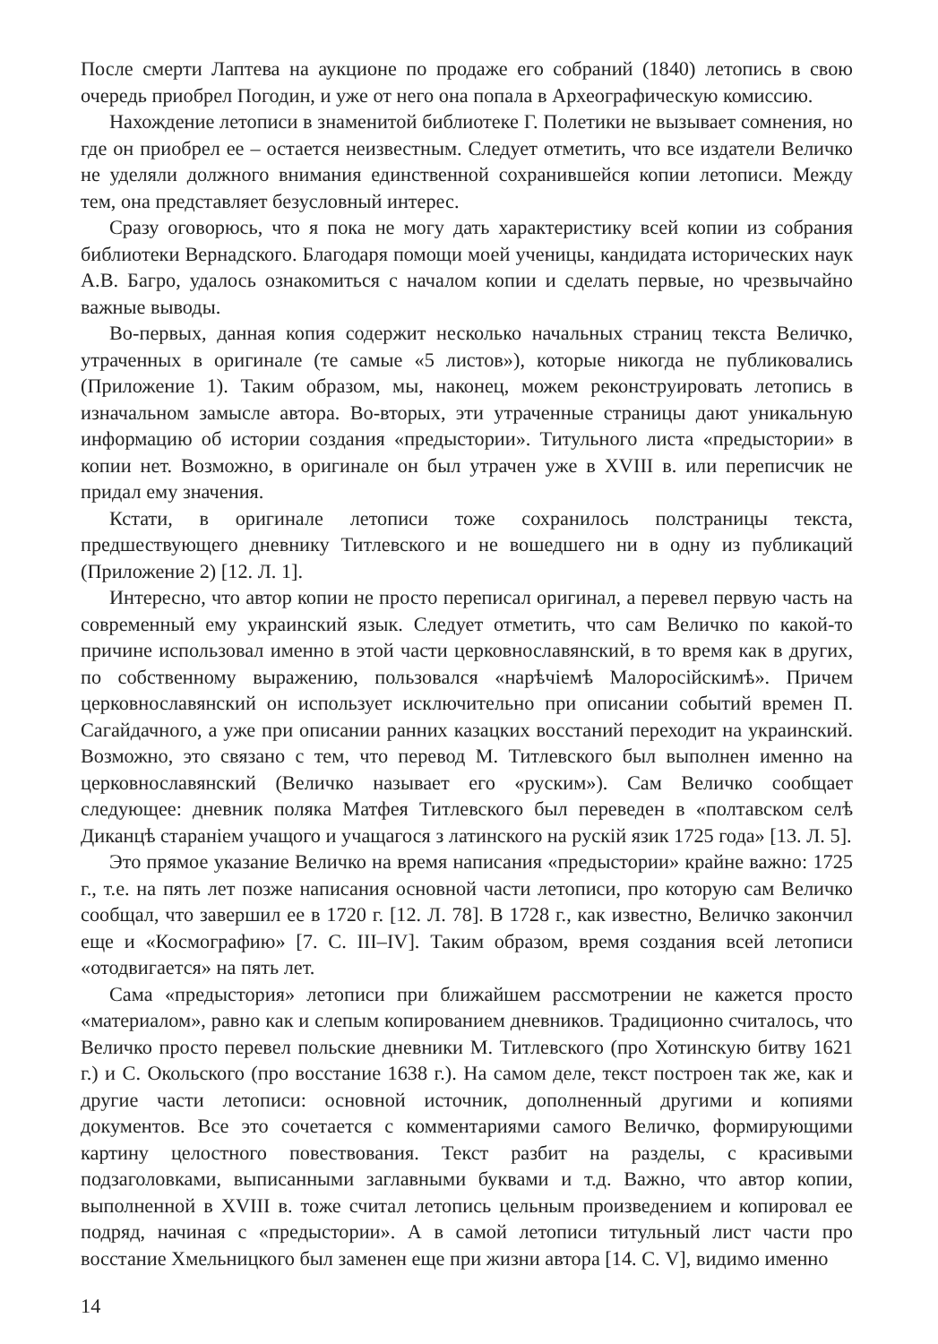После смерти Лаптева на аукционе по продаже его собраний (1840) летопись в свою очередь приобрел Погодин, и уже от него она попала в Археографическую комиссию.
Нахождение летописи в знаменитой библиотеке Г. Полетики не вызывает сомнения, но где он приобрел ее – остается неизвестным. Следует отметить, что все издатели Величко не уделяли должного внимания единственной сохранившейся копии летописи. Между тем, она представляет безусловный интерес.
Сразу оговорюсь, что я пока не могу дать характеристику всей копии из собрания библиотеки Вернадского. Благодаря помощи моей ученицы, кандидата исторических наук А.В. Багро, удалось ознакомиться с началом копии и сделать первые, но чрезвычайно важные выводы.
Во-первых, данная копия содержит несколько начальных страниц текста Величко, утраченных в оригинале (те самые «5 листов»), которые никогда не публиковались (Приложение 1). Таким образом, мы, наконец, можем реконструировать летопись в изначальном замысле автора. Во-вторых, эти утраченные страницы дают уникальную информацию об истории создания «предыстории». Титульного листа «предыстории» в копии нет. Возможно, в оригинале он был утрачен уже в XVIII в. или переписчик не придал ему значения.
Кстати, в оригинале летописи тоже сохранилось полстраницы текста, предшествующего дневнику Титлевского и не вошедшего ни в одну из публикаций (Приложение 2) [12. Л. 1].
Интересно, что автор копии не просто переписал оригинал, а перевел первую часть на современный ему украинский язык. Следует отметить, что сам Величко по какой-то причине использовал именно в этой части церковнославянский, в то время как в других, по собственному выражению, пользовался «нарѣчіемѣ Малоросійскимѣ». Причем церковнославянский он использует исключительно при описании событий времен П. Сагайдачного, а уже при описании ранних казацких восстаний переходит на украинский. Возможно, это связано с тем, что перевод М. Титлевского был выполнен именно на церковнославянский (Величко называет его «руским»). Сам Величко сообщает следующее: дневник поляка Матфея Титлевского был переведен в «полтавском селѣ Диканцѣ стараніем учащого и учащагося з латинского на рускій язик 1725 года» [13. Л. 5].
Это прямое указание Величко на время написания «предыстории» крайне важно: 1725 г., т.е. на пять лет позже написания основной части летописи, про которую сам Величко сообщал, что завершил ее в 1720 г. [12. Л. 78]. В 1728 г., как известно, Величко закончил еще и «Космографию» [7. С. III–IV]. Таким образом, время создания всей летописи «отодвигается» на пять лет.
Сама «предыстория» летописи при ближайшем рассмотрении не кажется просто «материалом», равно как и слепым копированием дневников. Традиционно считалось, что Величко просто перевел польские дневники М. Титлевского (про Хотинскую битву 1621 г.) и С. Окольского (про восстание 1638 г.). На самом деле, текст построен так же, как и другие части летописи: основной источник, дополненный другими и копиями документов. Все это сочетается с комментариями самого Величко, формирующими картину целостного повествования. Текст разбит на разделы, с красивыми подзаголовками, выписанными заглавными буквами и т.д. Важно, что автор копии, выполненной в XVIII в. тоже считал летопись цельным произведением и копировал ее подряд, начиная с «предыстории». А в самой летописи титульный лист части про восстание Хмельницкого был заменен еще при жизни автора [14. С. V], видимо именно
14